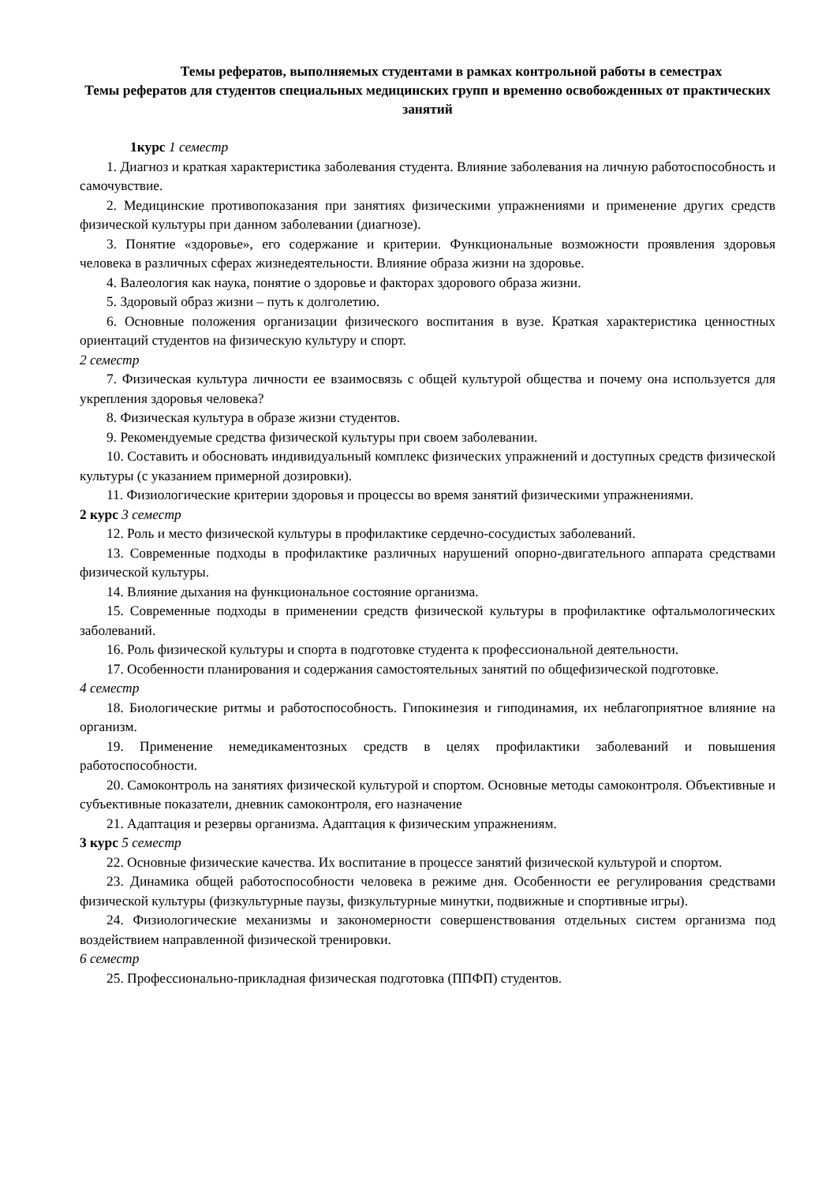Темы рефератов, выполняемых студентами в рамках контрольной работы в семестрах
Темы рефератов для студентов специальных медицинских групп и временно освобожденных от практических занятий
1курс 1 семестр
1. Диагноз и краткая характеристика заболевания студента. Влияние заболевания на личную работоспособность и самочувствие.
2. Медицинские противопоказания при занятиях физическими упражнениями и применение других средств физической культуры при данном заболевании (диагнозе).
3. Понятие «здоровье», его содержание и критерии. Функциональные возможности проявления здоровья человека в различных сферах жизнедеятельности. Влияние образа жизни на здоровье.
4. Валеология как наука, понятие о здоровье и факторах здорового образа жизни.
5. Здоровый образ жизни – путь к долголетию.
6. Основные положения организации физического воспитания в вузе. Краткая характеристика ценностных ориентаций студентов на физическую культуру и спорт.
2 семестр
7. Физическая культура личности ее взаимосвязь с общей культурой общества и почему она используется для укрепления здоровья человека?
8. Физическая культура в образе жизни студентов.
9. Рекомендуемые средства физической культуры при своем заболевании.
10. Составить и обосновать индивидуальный комплекс физических упражнений и доступных средств физической культуры (с указанием примерной дозировки).
11. Физиологические критерии здоровья и процессы во время занятий физическими упражнениями.
2 курс 3 семестр
12. Роль и место физической культуры в профилактике сердечно-сосудистых заболеваний.
13. Современные подходы в профилактике различных нарушений опорно-двигательного аппарата средствами физической культуры.
14. Влияние дыхания на функциональное состояние организма.
15. Современные подходы в применении средств физической культуры в профилактике офтальмологических заболеваний.
16. Роль физической культуры и спорта в подготовке студента к профессиональной деятельности.
17. Особенности планирования и содержания самостоятельных занятий по общефизической подготовке.
4 семестр
18. Биологические ритмы и работоспособность. Гипокинезия и гиподинамия, их неблагоприятное влияние на организм.
19. Применение немедикаментозных средств в целях профилактики заболеваний и повышения работоспособности.
20. Самоконтроль на занятиях физической культурой и спортом. Основные методы самоконтроля. Объективные и субъективные показатели, дневник самоконтроля, его назначение
21. Адаптация и резервы организма. Адаптация к физическим упражнениям.
3 курс 5 семестр
22. Основные физические качества. Их воспитание в процессе занятий физической культурой и спортом.
23. Динамика общей работоспособности человека в режиме дня. Особенности ее регулирования средствами физической культуры (физкультурные паузы, физкультурные минутки, подвижные и спортивные игры).
24. Физиологические механизмы и закономерности совершенствования отдельных систем организма под воздействием направленной физической тренировки.
6 семестр
25. Профессионально-прикладная физическая подготовка (ППФП) студентов.